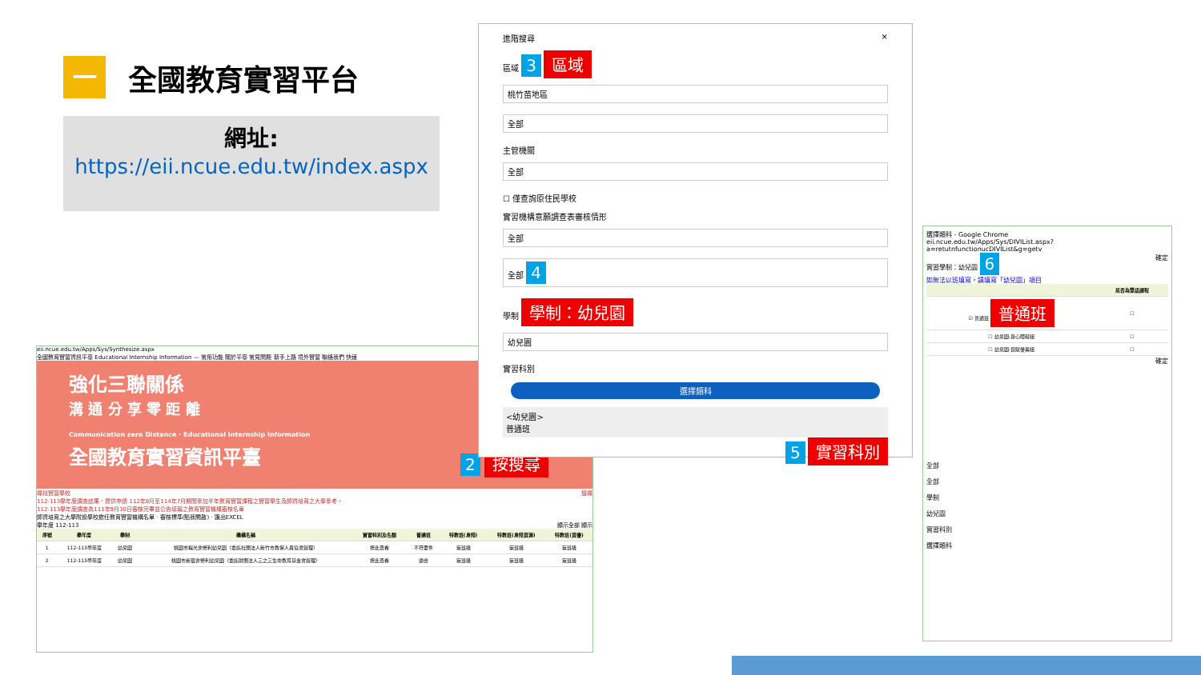一
全國教育實習平台
網址:
https://eii.ncue.edu.tw/index.aspx
eii.ncue.edu.tw/Apps/Sys/Synthesize.aspx
全國教育實習資訊平臺 Educational Internship Information — 常用功能 關於平臺 常見問題 新手上路 境外實習 聯絡我們 快速
強化三聯關係
溝 通 分 享 零 距 離
Communication zero Distance · Educational Internship Information
全國教育實習資訊平臺
尋找實習學校 搜尋
112-113學年度調查結果，提供申請 112年8月至114年7月期間參加半年教育實習課程之實習學生及師資培育之大學參考。
112-113學年度調查為111年9月30日審核完畢並公告填報之教育實習機構審核名單
師資培育之大學附設學校擔任教育實習機構名單 · 審核標準(點我開啟) · 匯出EXCEL
學年度 112-113 顯示全部 顯示
| 序號 | 學年度 | 學制 | 機構名稱 | 實習科別及名額 | 普通班 | 特教班(身障) | 特教班(身障資源) | 特教班(資優) |
| --- | --- | --- | --- | --- | --- | --- | --- | --- |
| 1 | 112-113學年度 | 幼兒園 | 桃園市楊光非營利幼兒園（委託社團法人新竹市教保人員協會辦理） | 按此查看 | 不符要件 | 無班級 | 無班級 | 無班級 |
| 2 | 112-113學年度 | 幼兒園 | 桃園市新華非營利幼兒園（委託財團法人三之三生命教育基金會辦理） | 按此查看 | 適合 | 無班級 | 無班級 | 無班級 |
2 按搜尋
進階搜尋 ×
區域 3 區域
桃竹苗地區
全部
主管機關
全部
☐ 僅查詢原住民學校
實習機構意願調查表審核情形
全部
全部 4
學制 學制：幼兒園
幼兒園
實習科別
選擇類科
<幼兒園>
普通班
5 實習科別
選擇類科 - Google Chrome
eii.ncue.edu.tw/Apps/Sys/DIVIList.aspx?a=retutnfunctionucDIVIList&g=getv
實習學制：幼兒園 6 確定
如無法以班填寫，請填寫「幼兒園」項目
| | 是否為雙語課程 |
| --- | --- |
| ☑ 普通班 普通班 | ☐ |
| ☐ 幼兒園-身心障礙組 | ☐ |
| ☐ 幼兒園-資賦優異組 | ☐ |
確定
全部
全部
學制
幼兒園
實習科別
選擇類科